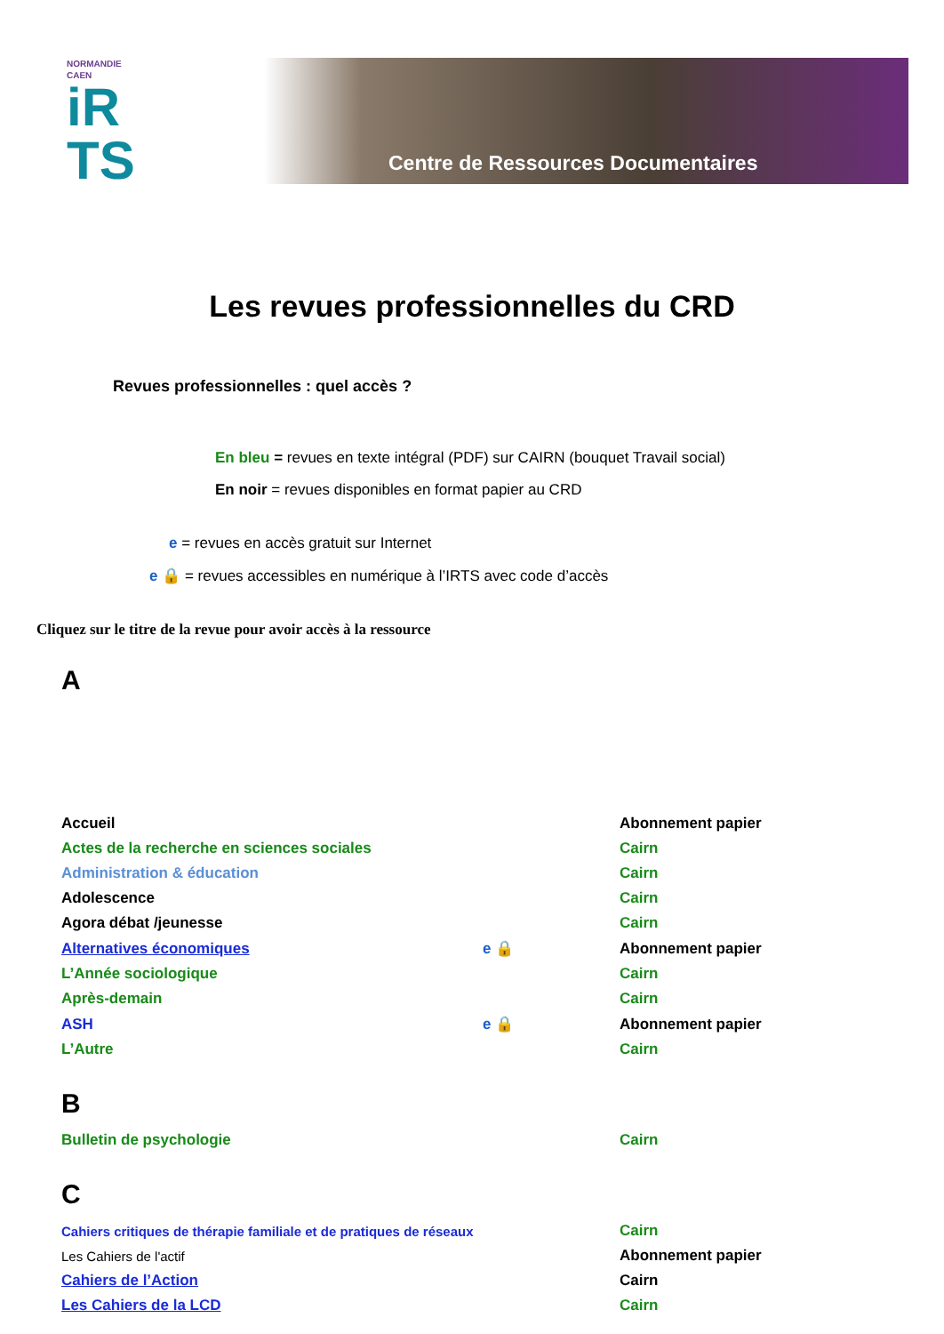NORMANDIE
CAEN
iR
TS
Centre de Ressources Documentaires
Les revues professionnelles du CRD
Revues professionnelles : quel accès ?
En bleu = revues en texte intégral (PDF) sur CAIRN (bouquet Travail social)
En noir = revues disponibles en format papier au CRD
e = revues en accès gratuit sur Internet
e 🔒 = revues accessibles en numérique à l’IRTS avec code d’accès
Cliquez sur le titre de la revue pour avoir accès à la ressource
A
| Accueil | | Abonnement papier |
| Actes de la recherche en sciences sociales | | Cairn |
| Administration & éducation | | Cairn |
| Adolescence | | Cairn |
| Agora débat /jeunesse | | Cairn |
| Alternatives économiques | e 🔒 | Abonnement papier |
| L’Année sociologique | | Cairn |
| Après-demain | | Cairn |
| ASH | e 🔒 | Abonnement papier |
| L’Autre | | Cairn |
B
| Bulletin de psychologie | | Cairn |
C
| Cahiers critiques de thérapie familiale et de pratiques de réseaux | | Cairn |
| Les Cahiers de l'actif | | Abonnement papier |
| Cahiers de l’Action | | Cairn |
| Les Cahiers de la LCD | | Cairn |